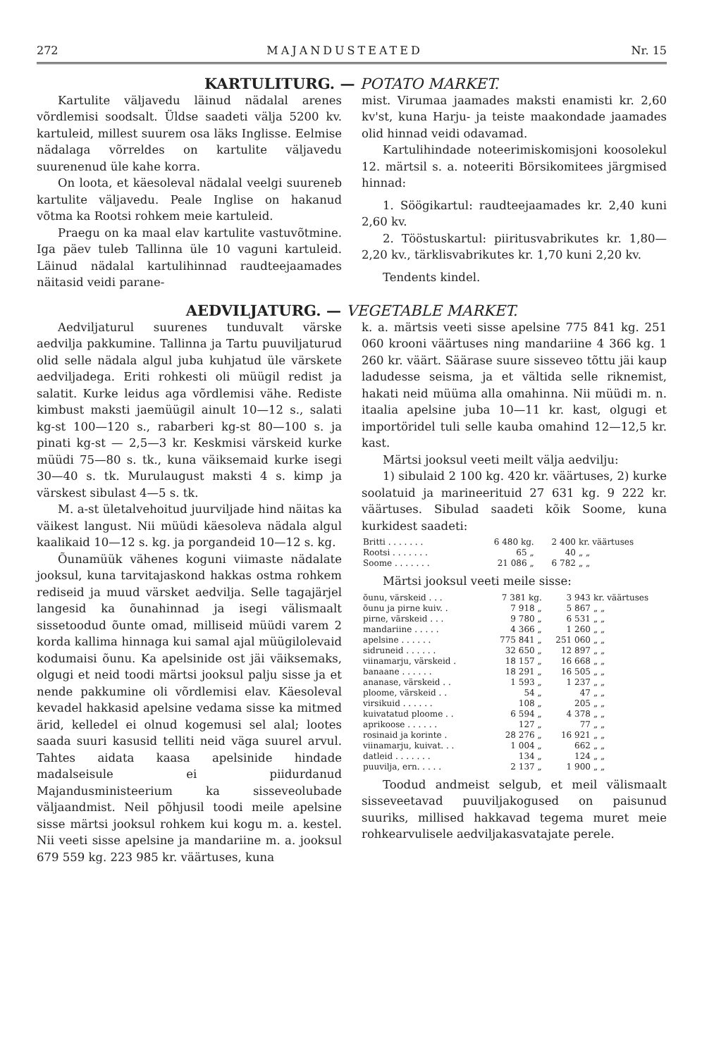272 MAJANDUSTEATED Nr. 15
KARTULITURG. — POTATO MARKET.
Kartulite väljavedu läinud nädalal arenes võrdlemisi soodsalt. Üldse saadeti välja 5200 kv. kartuleid, millest suurem osa läks Inglisse. Eelmise nädalaga võrreldes on kartulite väljavedu suurenenud üle kahe korra.
On loota, et käesoleval nädalal veelgi suureneb kartulite väljavedu. Peale Inglise on hakanud võtma ka Rootsi rohkem meie kartuleid.
Praegu on ka maal elav kartulite vastuvõtmine. Iga päev tuleb Tallinna üle 10 vaguni kartuleid. Läinud nädalal kartulihinnad raudteejaamades näitasid veidi parane-
mist. Virumaa jaamades maksti enamisti kr. 2,60 kv'st, kuna Harju- ja teiste maakondade jaamades olid hinnad veidi odavamad.
Kartulihindade noteerimiskomisjoni koosolekul 12. märtsil s. a. noteeriti Börsikomitees järgmised hinnad:
1. Söögikartul: raudteejaamades kr. 2,40 kuni 2,60 kv.
2. Tööstuskartul: piiritusvabrikutes kr. 1,80—2,20 kv., tärklisvabrikutes kr. 1,70 kuni 2,20 kv.
Tendents kindel.
AEDVILJATURG. — VEGETABLE MARKET.
Aedviljaturul suurenes tunduvalt värske aedvilja pakkumine. Tallinna ja Tartu puuviljaturud olid selle nädala algul juba kuhjatud üle värskete aedviljadega. Eriti rohkesti oli müügil redist ja salatit. Kurke leidus aga võrdlemisi vähe. Rediste kimbust maksti jaemüügil ainult 10—12 s., salati kg-st 100—120 s., rabarberi kg-st 80—100 s. ja pinati kg-st — 2,5—3 kr. Keskmisi värskeid kurke müüdi 75—80 s. tk., kuna väiksemaid kurke isegi 30—40 s. tk. Murulaugust maksti 4 s. kimp ja värskest sibulast 4—5 s. tk.
M. a-st ületalvehoitud juurviljade hind näitas ka väikest langust. Nii müüdi käesoleva nädala algul kaalikaid 10—12 s. kg. ja porgandeid 10—12 s. kg.
Õunamüük vähenes koguni viimaste nädalate jooksul, kuna tarvitajaskond hakkas ostma rohkem rediseid ja muud värsket aedvilja. Selle tagajärjel langesid ka õunahinnad ja isegi välismaalt sissetoodud õunte omad, milliseid müüdi varem 2 korda kallima hinnaga kui samal ajal müügilolevaid kodumaisi õunu. Ka apelsinide ost jäi väiksemaks, olgugi et neid toodi märtsi jooksul palju sisse ja et nende pakkumine oli võrdlemisi elav. Käesoleval kevadel hakkasid apelsine vedama sisse ka mitmed ärid, kelledel ei olnud kogemusi sel alal; lootes saada suuri kasusid telliti neid väga suurel arvul. Tahtes aidata kaasa apelsinide hindade madalseisule ei piidurdanud Majandusministeerium ka sisseveolubade väljaandmist. Neil põhjusil toodi meile apelsine sisse märtsi jooksul rohkem kui kogu m. a. kestel. Nii veeti sisse apelsine ja mandariine m. a. jooksul 679 559 kg. 223 985 kr. väärtuses, kuna
k. a. märtsis veeti sisse apelsine 775 841 kg. 251 060 krooni väärtuses ning mandariine 4 366 kg. 1 260 kr. väärt. Säärase suure sisseveo tõttu jäi kaup ladudesse seisma, ja et vältida selle riknemist, hakati neid müüma alla omahinna. Nii müüdi m. n. itaalia apelsine juba 10—11 kr. kast, olgugi et importöridel tuli selle kauba omahind 12—12,5 kr. kast.
Märtsi jooksul veeti meilt välja aedvilju:
1) sibulaid 2 100 kg. 420 kr. väärtuses, 2) kurke soolatuid ja marineerituid 27 631 kg. 9 222 kr. väärtuses. Sibulad saadeti kõik Soome, kuna kurkidest saadeti:
| Britti . . . . . . . | 6 480 kg. | 2 400 | kr. väärtuses |
| Rootsi . . . . . . . | 65 „ | 40 | „ „ |
| Soome . . . . . . . | 21 086 „ | 6 782 | „ „ |
Märtsi jooksul veeti meile sisse:
| õunu, värskeid . . . | 7 381 kg. | 3 943 | kr. väärtuses |
| õunu ja pirne kuiv. . | 7 918 „ | 5 867 | „ „ |
| pirne, värskeid . . . | 9 780 „ | 6 531 | „ „ |
| mandariine . . . . . | 4 366 „ | 1 260 | „ „ |
| apelsine . . . . . . | 775 841 „ | 251 060 | „ „ |
| sidruneid . . . . . . | 32 650 „ | 12 897 | „ „ |
| viinamarju, värskeid . | 18 157 „ | 16 668 | „ „ |
| banaane . . . . . . | 18 291 „ | 16 505 | „ „ |
| ananase, värskeid . . | 1 593 „ | 1 237 | „ „ |
| ploome, värskeid . . | 54 „ | 47 | „ „ |
| virsikuid . . . . . . | 108 „ | 205 | „ „ |
| kuivatatud ploome . . | 6 594 „ | 4 378 | „ „ |
| aprikoose . . . . . . | 127 „ | 77 | „ „ |
| rosinaid ja korinte . | 28 276 „ | 16 921 | „ „ |
| viinamarju, kuivat. . . | 1 004 „ | 662 | „ „ |
| datleid . . . . . . . | 134 „ | 124 | „ „ |
| puuvilja, ern. . . . . | 2 137 „ | 1 900 | „ „ |
Toodud andmeist selgub, et meil välismaalt sisseveetavad puuviljakogused on paisunud suuriks, millised hakkavad tegema muret meie rohkearvulisele aedviljakasvatajate perele.